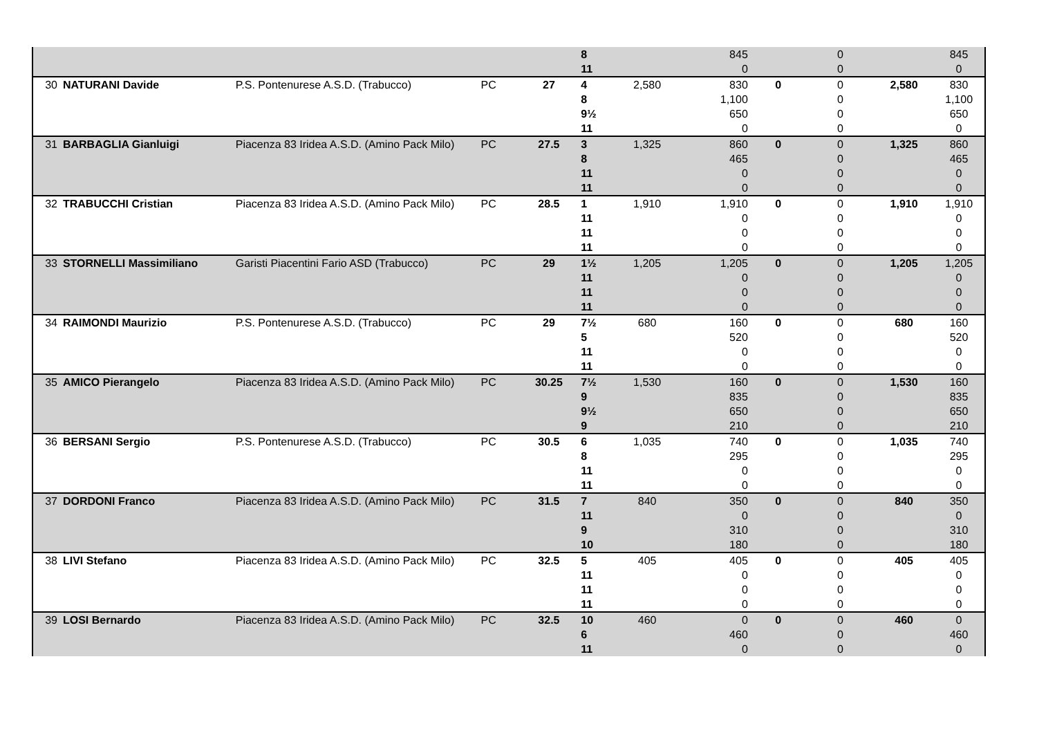| | | | | | 8 | | 845 | | 0 | | 845 |
| | | | | | 11 | | 0 | | 0 | | 0 |
| 30 | NATURANI Davide | P.S. Pontenurese A.S.D. (Trabucco) | PC | 27 | 4 | 2,580 | 830 | 0 | 0 | 2,580 | 830 |
| | | | | | 8 | | 1,100 | | 0 | | 1,100 |
| | | | | | 9½ | | 650 | | 0 | | 650 |
| | | | | | 11 | | 0 | | 0 | | 0 |
| 31 | BARBAGLIA Gianluigi | Piacenza 83 Iridea A.S.D. (Amino Pack Milo) | PC | 27.5 | 3 | 1,325 | 860 | 0 | 0 | 1,325 | 860 |
| | | | | | 8 | | 465 | | 0 | | 465 |
| | | | | | 11 | | 0 | | 0 | | 0 |
| | | | | | 11 | | 0 | | 0 | | 0 |
| 32 | TRABUCCHI Cristian | Piacenza 83 Iridea A.S.D. (Amino Pack Milo) | PC | 28.5 | 1 | 1,910 | 1,910 | 0 | 0 | 1,910 | 1,910 |
| | | | | | 11 | | 0 | | 0 | | 0 |
| | | | | | 11 | | 0 | | 0 | | 0 |
| | | | | | 11 | | 0 | | 0 | | 0 |
| 33 | STORNELLI Massimiliano | Garisti Piacentini Fario ASD (Trabucco) | PC | 29 | 1½ | 1,205 | 1,205 | 0 | 0 | 1,205 | 1,205 |
| | | | | | 11 | | 0 | | 0 | | 0 |
| | | | | | 11 | | 0 | | 0 | | 0 |
| | | | | | 11 | | 0 | | 0 | | 0 |
| 34 | RAIMONDI Maurizio | P.S. Pontenurese A.S.D. (Trabucco) | PC | 29 | 7½ | 680 | 160 | 0 | 0 | 680 | 160 |
| | | | | | 5 | | 520 | | 0 | | 520 |
| | | | | | 11 | | 0 | | 0 | | 0 |
| | | | | | 11 | | 0 | | 0 | | 0 |
| 35 | AMICO Pierangelo | Piacenza 83 Iridea A.S.D. (Amino Pack Milo) | PC | 30.25 | 7½ | 1,530 | 160 | 0 | 0 | 1,530 | 160 |
| | | | | | 9 | | 835 | | 0 | | 835 |
| | | | | | 9½ | | 650 | | 0 | | 650 |
| | | | | | 9 | | 210 | | 0 | | 210 |
| 36 | BERSANI Sergio | P.S. Pontenurese A.S.D. (Trabucco) | PC | 30.5 | 6 | 1,035 | 740 | 0 | 0 | 1,035 | 740 |
| | | | | | 8 | | 295 | | 0 | | 295 |
| | | | | | 11 | | 0 | | 0 | | 0 |
| | | | | | 11 | | 0 | | 0 | | 0 |
| 37 | DORDONI Franco | Piacenza 83 Iridea A.S.D. (Amino Pack Milo) | PC | 31.5 | 7 | 840 | 350 | 0 | 0 | 840 | 350 |
| | | | | | 11 | | 0 | | 0 | | 0 |
| | | | | | 9 | | 310 | | 0 | | 310 |
| | | | | | 10 | | 180 | | 0 | | 180 |
| 38 | LIVI Stefano | Piacenza 83 Iridea A.S.D. (Amino Pack Milo) | PC | 32.5 | 5 | 405 | 405 | 0 | 0 | 405 | 405 |
| | | | | | 11 | | 0 | | 0 | | 0 |
| | | | | | 11 | | 0 | | 0 | | 0 |
| | | | | | 11 | | 0 | | 0 | | 0 |
| 39 | LOSI Bernardo | Piacenza 83 Iridea A.S.D. (Amino Pack Milo) | PC | 32.5 | 10 | 460 | 0 | 0 | 0 | 460 | 0 |
| | | | | | 6 | | 460 | | 0 | | 460 |
| | | | | | 11 | | 0 | | 0 | | 0 |